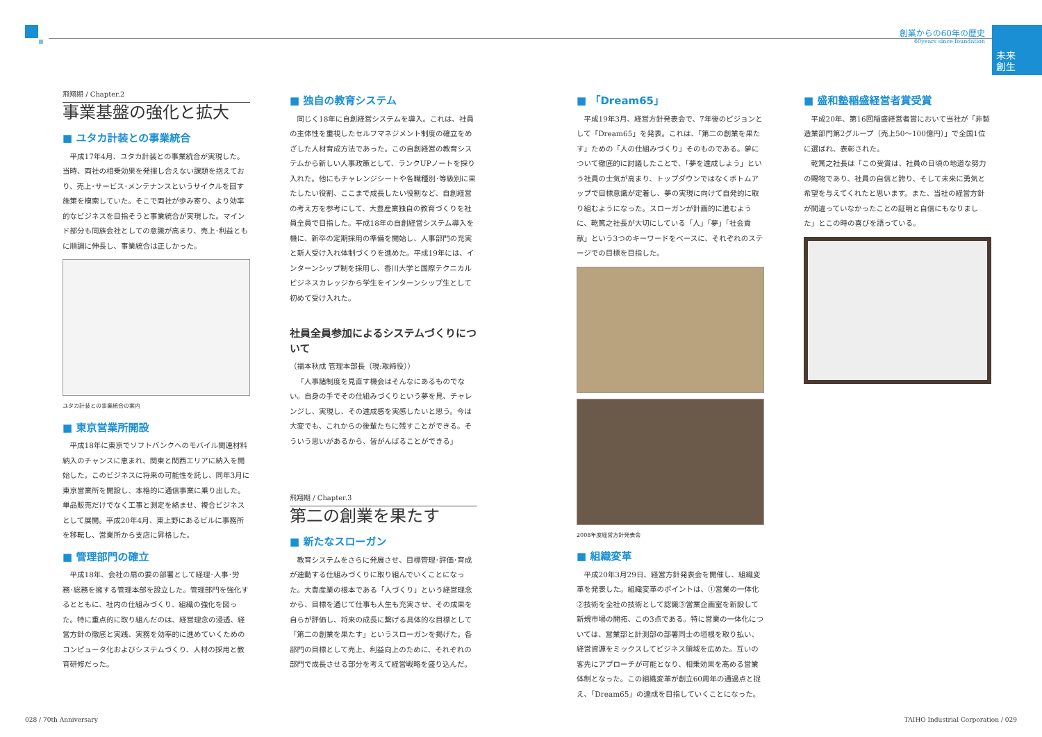創業からの60年の歴史
60years since foundation
未来
創生
飛翔期 / Chapter.2
事業基盤の強化と拡大
■ ユタカ計装との事業統合
平成17年4月、ユタカ計装との事業統合が実現した。当時、両社の相乗効果を発揮し合えない課題を抱えており、売上･サービス･メンテナンスというサイクルを回す施策を模索していた。そこで両社が歩み寄り、より効率的なビジネスを目指そうと事業統合が実現した。マインド部分も同族会社としての意識が高まり、売上･利益ともに順調に伸長し、事業統合は正しかった。
ユタカ計装との事業統合の案内
■ 東京営業所開設
平成18年に東京でソフトバンクへのモバイル関連材料納入のチャンスに恵まれ、関東と関西エリアに納入を開始した。このビジネスに将来の可能性を託し、同年3月に東京営業所を開設し、本格的に通信事業に乗り出した。単品販売だけでなく工事と測定を絡ませ、複合ビジネスとして展開。平成20年4月、東上野にあるビルに事務所を移転し、営業所から支店に昇格した。
■ 管理部門の確立
平成18年、会社の扇の要の部署として経理･人事･労務･総務を擁する管理本部を設立した。管理部門を強化するとともに、社内の仕組みづくり、組織の強化を図った。特に重点的に取り組んだのは、経営理念の浸透、経営方針の徹底と実践、実務を効率的に進めていくためのコンピュータ化およびシステムづくり、人材の採用と教育研修だった。
■ 独自の教育システム
同じく18年に自創経営システムを導入。これは、社員の主体性を重視したセルフマネジメント制度の確立をめざした人材育成方法であった。この自創経営の教育システムから新しい人事政策として、ランクUPノートを採り入れた。他にもチャレンジシートや各職種別･等級別に果たしたい役割、ここまで成長したい役割など、自創経営の考え方を参考にして、大豊産業独自の教育づくりを社員全員で目指した。平成18年の自創経営システム導入を機に、新卒の定期採用の準備を開始し、人事部門の充実と新人受け入れ体制づくりを進めた。平成19年には、インターンシップ制を採用し、香川大学と国際テクニカルビジネスカレッジから学生をインターンシップ生として初めて受け入れた。
社員全員参加によるシステムづくりについて
（福本秋成 管理本部長（現:取締役））
「人事諸制度を見直す機会はそんなにあるものでない。自身の手でその仕組みづくりという夢を見、チャレンジし、実現し、その達成感を実感したいと思う。今は大変でも、これからの後輩たちに残すことができる。そういう思いがあるから、皆がんばることができる」
飛翔期 / Chapter.3
第二の創業を果たす
■ 新たなスローガン
教育システムをさらに発展させ、目標管理･評価･育成が連動する仕組みづくりに取り組んでいくことになった。大豊産業の根本である「人づくり」という経営理念から、目標を通じて仕事も人生も充実させ、その成果を自らが評価し、将来の成長に繋げる具体的な目標として「第二の創業を果たす」というスローガンを掲げた。各部門の目標として売上、利益向上のために、それぞれの部門で成長させる部分を考えて経営戦略を盛り込んだ。
■ 「Dream65」
平成19年3月、経営方針発表会で、7年後のビジョンとして「Dream65」を発表。これは、「第二の創業を果たす」ための「人の仕組みづくり」そのものである。夢について徹底的に討議したことで、「夢を達成しよう」という社員の士気が高まり、トップダウンではなくボトムアップで目標意識が定着し、夢の実現に向けて自発的に取り組むようになった。スローガンが計画的に進むように、乾篤之社長が大切にしている「人」「夢」「社会貢献」という3つのキーワードをベースに、それぞれのステージでの目標を目指した。
2008年度経営方針発表会
■ 組織変革
平成20年3月29日、経営方針発表会を開催し、組織変革を発表した。組織変革のポイントは、①営業の一体化②技術を全社の技術として認識③営業企画室を新設して新規市場の開拓、この3点である。特に営業の一体化については、営業部と計測部の部署同士の垣根を取り払い、経営資源をミックスしてビジネス領域を広めた。互いの客先にアプローチが可能となり、相乗効果を高める営業体制となった。この組織変革が創立60周年の通過点と捉え、「Dream65」の達成を目指していくことになった。
■ 盛和塾稲盛経営者賞受賞
平成20年、第16回稲盛経営者賞において当社が「非製造業部門第2グループ（売上50～100億円）」で全国1位に選ばれ、表彰された。
乾篤之社長は「この受賞は、社員の日頃の地道な努力の賜物であり、社員の自信と誇り、そして未来に勇気と希望を与えてくれたと思います。また、当社の経営方針が間違っていなかったことの証明と自信にもなりました」とこの時の喜びを語っている。
028 / 70th Anniversary
TAIHO Industrial Corporation / 029